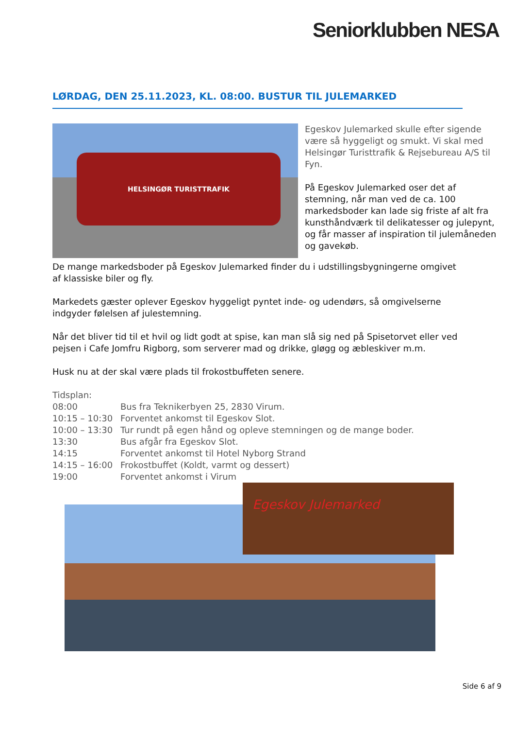Seniorklubben NESA
LØRDAG, DEN 25.11.2023, KL. 08:00. BUSTUR TIL JULEMARKED
HELSINGØR TURISTTRAFIK
Egeskov Julemarked skulle efter sigende være så hyggeligt og smukt. Vi skal med Helsingør Turisttrafik & Rejsebureau A/S til Fyn.
På Egeskov Julemarked oser det af stemning, når man ved de ca. 100 markedsboder kan lade sig friste af alt fra kunsthåndværk til delikatesser og julepynt, og får masser af inspiration til julemåneden og gavekøb.
De mange markedsboder på Egeskov Julemarked finder du i udstillingsbygningerne omgivet af klassiske biler og fly.
Markedets gæster oplever Egeskov hyggeligt pyntet inde- og udendørs, så omgivelserne indgyder følelsen af julestemning.
Når det bliver tid til et hvil og lidt godt at spise, kan man slå sig ned på Spisetorvet eller ved pejsen i Cafe Jomfru Rigborg, som serverer mad og drikke, gløgg og æbleskiver m.m.
Husk nu at der skal være plads til frokostbuffeten senere.
Tidsplan:
08:00 Bus fra Teknikerbyen 25, 2830 Virum.
10:15 – 10:30 Forventet ankomst til Egeskov Slot.
10:00 – 13:30 Tur rundt på egen hånd og opleve stemningen og de mange boder.
13:30 Bus afgår fra Egeskov Slot.
14:15 Forventet ankomst til Hotel Nyborg Strand
14:15 – 16:00 Frokostbuffet (Koldt, varmt og dessert)
19:00 Forventet ankomst i Virum
Egeskov Julemarked
Side 6 af 9